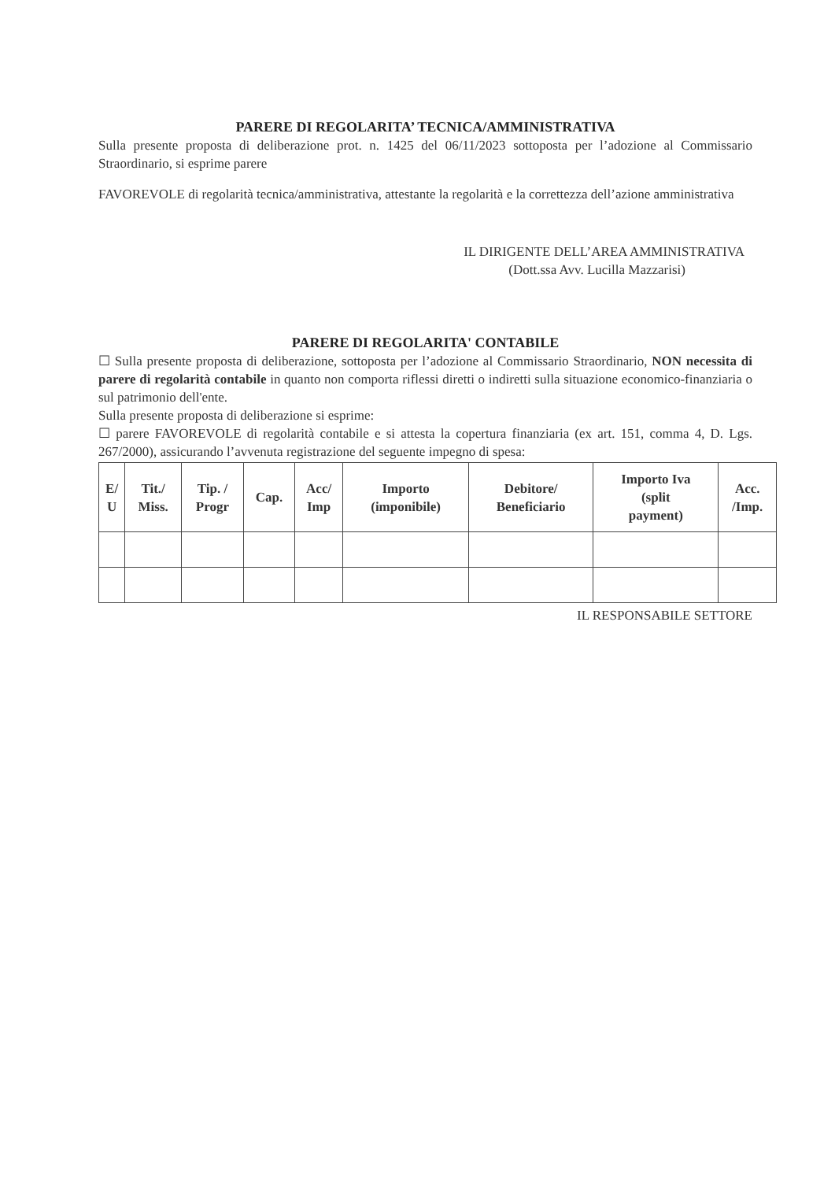PARERE DI REGOLARITA’ TECNICA/AMMINISTRATIVA
Sulla presente proposta di deliberazione prot. n. 1425 del 06/11/2023 sottoposta per l’adozione al Commissario Straordinario, si esprime parere
FAVOREVOLE di regolarità tecnica/amministrativa, attestante la regolarità e la correttezza dell’azione amministrativa
IL DIRIGENTE DELL’AREA AMMINISTRATIVA
(Dott.ssa Avv. Lucilla Mazzarisi)
PARERE DI REGOLARITA' CONTABILE
☐ Sulla presente proposta di deliberazione, sottoposta per l’adozione al Commissario Straordinario, NON necessita di parere di regolarità contabile in quanto non comporta riflessi diretti o indiretti sulla situazione economico-finanziaria o sul patrimonio dell'ente.
Sulla presente proposta di deliberazione si esprime:
☐ parere FAVOREVOLE di regolarità contabile e si attesta la copertura finanziaria (ex art. 151, comma 4, D. Lgs. 267/2000), assicurando l’avvenuta registrazione del seguente impegno di spesa:
| E/ U | Tit./ Miss. | Tip. / Progr | Cap. | Acc/ Imp | Importo (imponibile) | Debitore/ Beneficiario | Importo Iva (split payment) | Acc. /Imp. |
| --- | --- | --- | --- | --- | --- | --- | --- | --- |
IL RESPONSABILE SETTORE